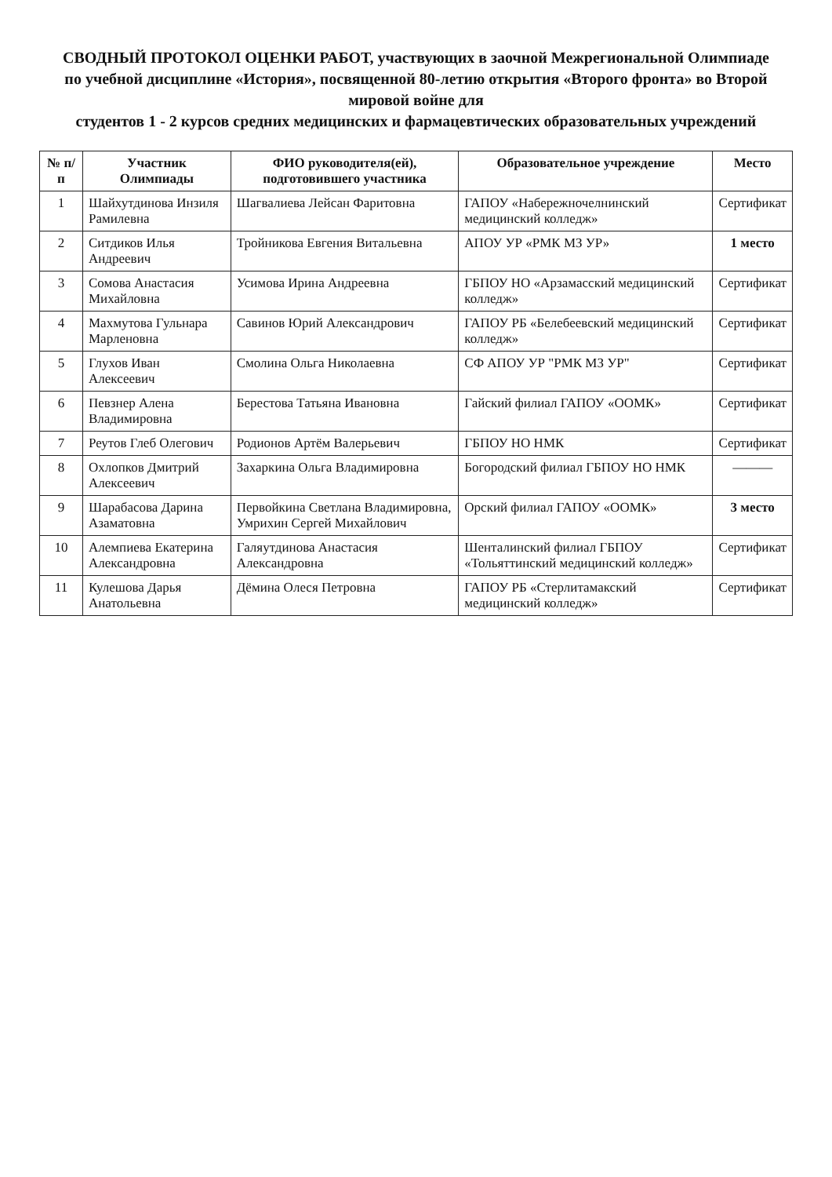СВОДНЫЙ ПРОТОКОЛ ОЦЕНКИ РАБОТ, участвующих в заочной Межрегиональной Олимпиаде
по учебной дисциплине «История», посвященной 80-летию открытия «Второго фронта» во Второй мировой войне для
студентов 1 - 2 курсов средних медицинских и фармацевтических образовательных учреждений
| № п/п | Участник Олимпиады | ФИО руководителя(ей), подготовившего участника | Образовательное учреждение | Место |
| --- | --- | --- | --- | --- |
| 1 | Шайхутдинова Инзиля Рамилевна | Шагвалиева Лейсан Фаритовна | ГАПОУ «Набережночелнинский медицинский колледж» | Сертификат |
| 2 | Ситдиков Илья Андреевич | Тройникова Евгения Витальевна | АПОУ УР «РМК МЗ УР» | 1 место |
| 3 | Сомова Анастасия Михайловна | Усимова Ирина Андреевна | ГБПОУ НО «Арзамасский медицинский колледж» | Сертификат |
| 4 | Махмутова Гульнара Марленовна | Савинов Юрий Александрович | ГАПОУ РБ «Белебеевский медицинский колледж» | Сертификат |
| 5 | Глухов Иван Алексеевич | Смолина Ольга Николаевна | СФ АПОУ УР "РМК МЗ УР" | Сертификат |
| 6 | Певзнер Алена Владимировна | Берестова Татьяна Ивановна | Гайский филиал ГАПОУ «ООМК» | Сертификат |
| 7 | Реутов Глеб Олегович | Родионов Артём Валерьевич | ГБПОУ НО НМК | Сертификат |
| 8 | Охлопков Дмитрий Алексеевич | Захаркина Ольга Владимировна | Богородский филиал ГБПОУ НО НМК | ——— |
| 9 | Шарабасова Дарина Азаматовна | Первойкина Светлана Владимировна, Умрихин Сергей Михайлович | Орский филиал ГАПОУ «ООМК» | 3 место |
| 10 | Алемпиева Екатерина Александровна | Галяутдинова Анастасия Александровна | Шенталинский филиал ГБПОУ «Тольяттинский медицинский колледж» | Сертификат |
| 11 | Кулешова Дарья Анатольевна | Дёмина Олеся Петровна | ГАПОУ РБ «Стерлитамакский медицинский колледж» | Сертификат |